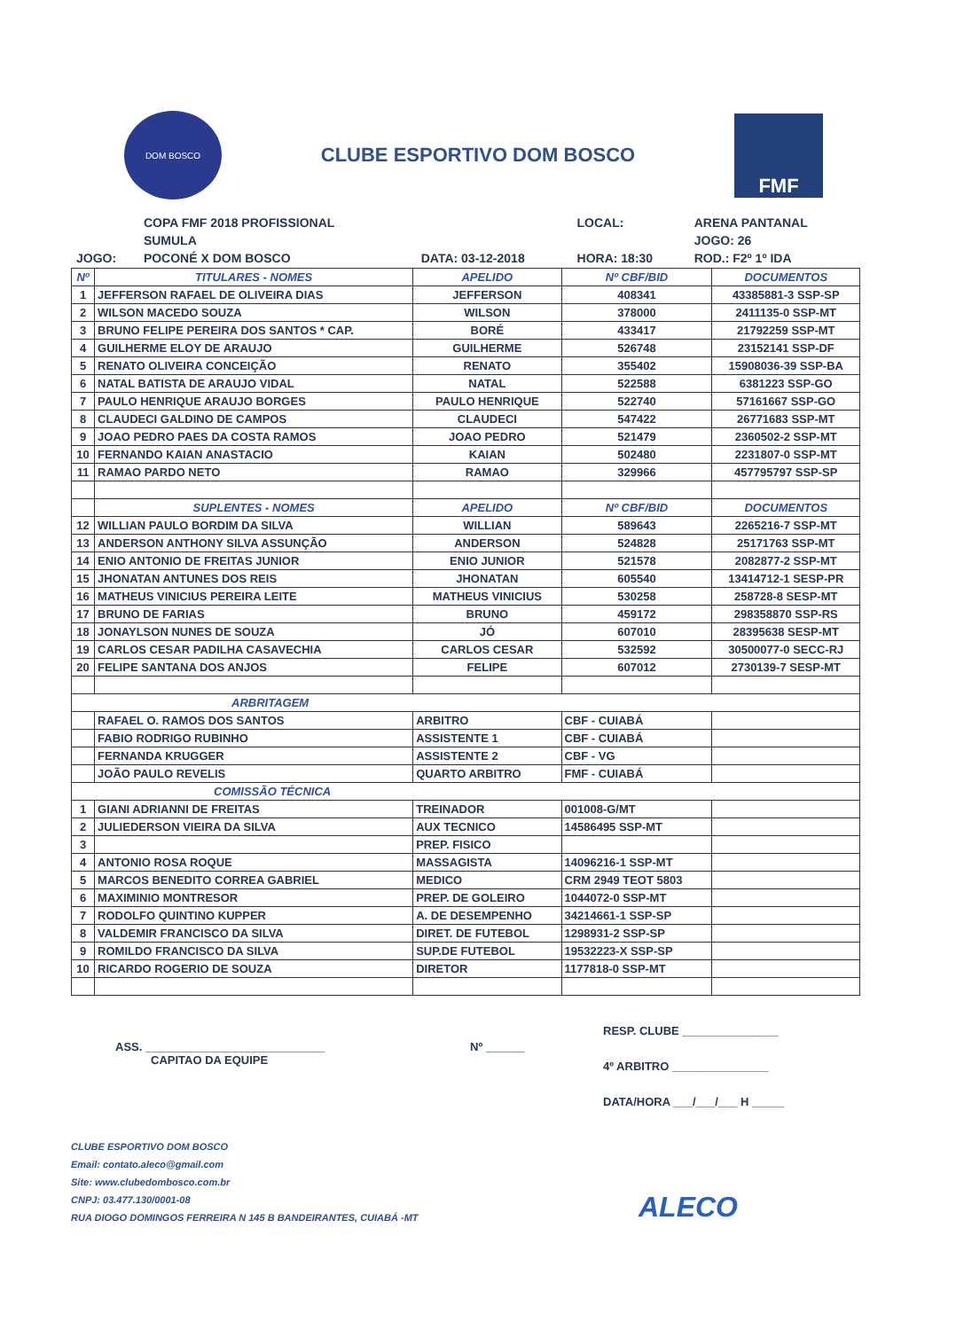DOM BOSCO
CLUBE ESPORTIVO DOM BOSCO
FMF
| | COPA FMF 2018 PROFISSIONAL | | LOCAL: | ARENA PANTANAL |
| | SUMULA | | | JOGO: 26 |
| JOGO: | POCONÉ X DOM BOSCO | DATA: 03-12-2018 | HORA: 18:30 | ROD.: F2º 1º IDA |
| Nº | TITULARES - NOMES | APELIDO | Nº CBF/BID | DOCUMENTOS |
| --- | --- | --- | --- | --- |
| 1 | JEFFERSON RAFAEL DE OLIVEIRA DIAS | JEFFERSON | 408341 | 43385881-3 SSP-SP |
| 2 | WILSON MACEDO SOUZA | WILSON | 378000 | 2411135-0 SSP-MT |
| 3 | BRUNO FELIPE PEREIRA DOS SANTOS * CAP. | BORÉ | 433417 | 21792259 SSP-MT |
| 4 | GUILHERME ELOY DE ARAUJO | GUILHERME | 526748 | 23152141 SSP-DF |
| 5 | RENATO OLIVEIRA CONCEIÇÃO | RENATO | 355402 | 15908036-39 SSP-BA |
| 6 | NATAL BATISTA DE ARAUJO VIDAL | NATAL | 522588 | 6381223 SSP-GO |
| 7 | PAULO HENRIQUE ARAUJO BORGES | PAULO HENRIQUE | 522740 | 57161667 SSP-GO |
| 8 | CLAUDECI GALDINO DE CAMPOS | CLAUDECI | 547422 | 26771683 SSP-MT |
| 9 | JOAO PEDRO PAES DA COSTA RAMOS | JOAO PEDRO | 521479 | 2360502-2 SSP-MT |
| 10 | FERNANDO KAIAN ANASTACIO | KAIAN | 502480 | 2231807-0 SSP-MT |
| 11 | RAMAO PARDO NETO | RAMAO | 329966 | 457795797 SSP-SP |
| | SUPLENTES - NOMES | APELIDO | Nº CBF/BID | DOCUMENTOS |
| 12 | WILLIAN PAULO BORDIM DA SILVA | WILLIAN | 589643 | 2265216-7 SSP-MT |
| 13 | ANDERSON ANTHONY SILVA ASSUNÇÃO | ANDERSON | 524828 | 25171763 SSP-MT |
| 14 | ENIO ANTONIO DE FREITAS JUNIOR | ENIO JUNIOR | 521578 | 2082877-2 SSP-MT |
| 15 | JHONATAN ANTUNES DOS REIS | JHONATAN | 605540 | 13414712-1 SESP-PR |
| 16 | MATHEUS VINICIUS PEREIRA LEITE | MATHEUS VINICIUS | 530258 | 258728-8 SESP-MT |
| 17 | BRUNO DE FARIAS | BRUNO | 459172 | 298358870 SSP-RS |
| 18 | JONAYLSON NUNES DE SOUZA | JÓ | 607010 | 28395638 SESP-MT |
| 19 | CARLOS CESAR PADILHA CASAVECHIA | CARLOS CESAR | 532592 | 30500077-0 SECC-RJ |
| 20 | FELIPE SANTANA DOS ANJOS | FELIPE | 607012 | 2730139-7 SESP-MT |
| ARBRITAGEM | | | | |
| | RAFAEL O. RAMOS DOS SANTOS | ARBITRO | CBF - CUIABÁ | |
| | FABIO RODRIGO RUBINHO | ASSISTENTE 1 | CBF - CUIABÁ | |
| | FERNANDA KRUGGER | ASSISTENTE 2 | CBF - VG | |
| | JOÃO PAULO REVELIS | QUARTO ARBITRO | FMF - CUIABÁ | |
| COMISSÃO TÉCNICA | | | | |
| 1 | GIANI ADRIANNI DE FREITAS | TREINADOR | 001008-G/MT | |
| 2 | JULIEDERSON VIEIRA DA SILVA | AUX TECNICO | 14586495 SSP-MT | |
| 3 | | PREP. FISICO | | |
| 4 | ANTONIO ROSA ROQUE | MASSAGISTA | 14096216-1 SSP-MT | |
| 5 | MARCOS BENEDITO CORREA GABRIEL | MEDICO | CRM 2949 TEOT 5803 | |
| 6 | MAXIMINIO MONTRESOR | PREP. DE GOLEIRO | 1044072-0 SSP-MT | |
| 7 | RODOLFO QUINTINO KUPPER | A. DE DESEMPENHO | 34214661-1 SSP-SP | |
| 8 | VALDEMIR FRANCISCO DA SILVA | DIRET. DE FUTEBOL | 1298931-2 SSP-SP | |
| 9 | ROMILDO FRANCISCO DA SILVA | SUP.DE FUTEBOL | 19532223-X SSP-SP | |
| 10 | RICARDO ROGERIO DE SOUZA | DIRETOR | 1177818-0 SSP-MT | |
ASS. ____________________________
CAPITAO DA EQUIPE
Nº ______
RESP. CLUBE _______________
4º ARBITRO _______________
DATA/HORA ___/___/___ H _____
CLUBE ESPORTIVO DOM BOSCO
Email: contato.aleco@gmail.com
Site: www.clubedombosco.com.br
CNPJ: 03.477.130/0001-08
RUA DIOGO DOMINGOS FERREIRA N 145 B BANDEIRANTES, CUIABÁ -MT
ALECO